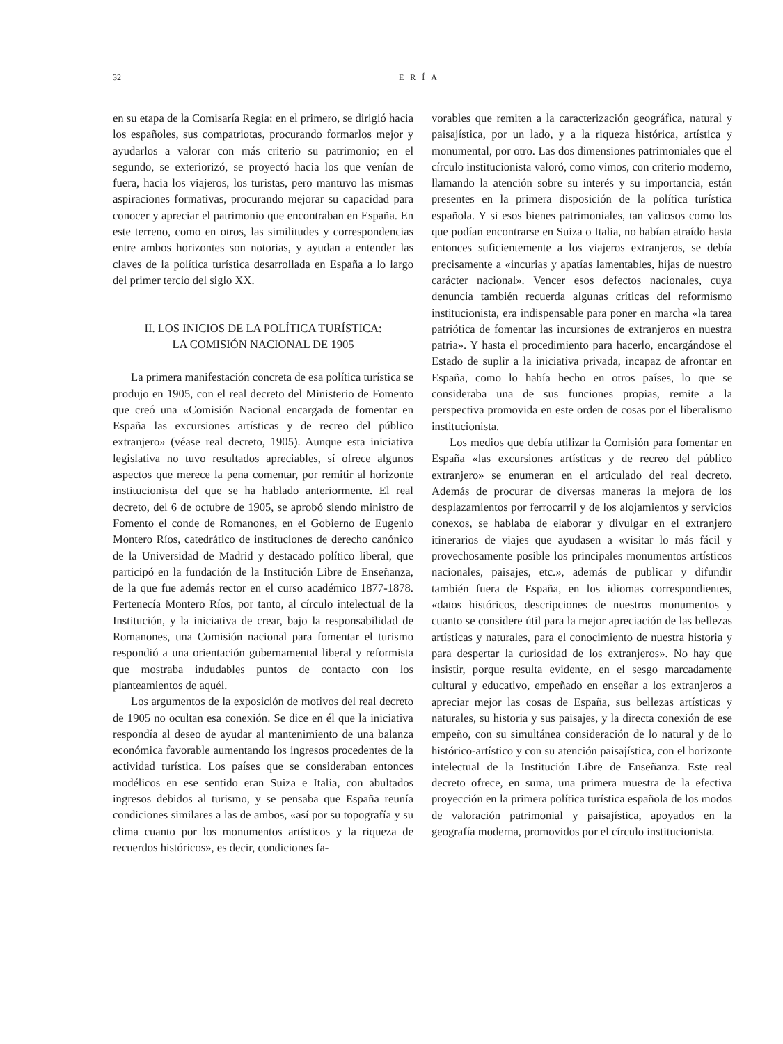32 ERÍA
en su etapa de la Comisaría Regia: en el primero, se dirigió hacia los españoles, sus compatriotas, procurando formarlos mejor y ayudarlos a valorar con más criterio su patrimonio; en el segundo, se exteriorizó, se proyectó hacia los que venían de fuera, hacia los viajeros, los turistas, pero mantuvo las mismas aspiraciones formativas, procurando mejorar su capacidad para conocer y apreciar el patrimonio que encontraban en España. En este terreno, como en otros, las similitudes y correspondencias entre ambos horizontes son notorias, y ayudan a entender las claves de la política turística desarrollada en España a lo largo del primer tercio del siglo XX.
II. LOS INICIOS DE LA POLÍTICA TURÍSTICA:
LA COMISIÓN NACIONAL DE 1905
La primera manifestación concreta de esa política turística se produjo en 1905, con el real decreto del Ministerio de Fomento que creó una «Comisión Nacional encargada de fomentar en España las excursiones artísticas y de recreo del público extranjero» (véase real decreto, 1905). Aunque esta iniciativa legislativa no tuvo resultados apreciables, sí ofrece algunos aspectos que merece la pena comentar, por remitir al horizonte institucionista del que se ha hablado anteriormente. El real decreto, del 6 de octubre de 1905, se aprobó siendo ministro de Fomento el conde de Romanones, en el Gobierno de Eugenio Montero Ríos, catedrático de instituciones de derecho canónico de la Universidad de Madrid y destacado político liberal, que participó en la fundación de la Institución Libre de Enseñanza, de la que fue además rector en el curso académico 1877-1878. Pertenecía Montero Ríos, por tanto, al círculo intelectual de la Institución, y la iniciativa de crear, bajo la responsabilidad de Romanones, una Comisión nacional para fomentar el turismo respondió a una orientación gubernamental liberal y reformista que mostraba indudables puntos de contacto con los planteamientos de aquél.
Los argumentos de la exposición de motivos del real decreto de 1905 no ocultan esa conexión. Se dice en él que la iniciativa respondía al deseo de ayudar al mantenimiento de una balanza económica favorable aumentando los ingresos procedentes de la actividad turística. Los países que se consideraban entonces modélicos en ese sentido eran Suiza e Italia, con abultados ingresos debidos al turismo, y se pensaba que España reunía condiciones similares a las de ambos, «así por su topografía y su clima cuanto por los monumentos artísticos y la riqueza de recuerdos históricos», es decir, condiciones fa-
vorables que remiten a la caracterización geográfica, natural y paisajística, por un lado, y a la riqueza histórica, artística y monumental, por otro. Las dos dimensiones patrimoniales que el círculo institucionista valoró, como vimos, con criterio moderno, llamando la atención sobre su interés y su importancia, están presentes en la primera disposición de la política turística española. Y si esos bienes patrimoniales, tan valiosos como los que podían encontrarse en Suiza o Italia, no habían atraído hasta entonces suficientemente a los viajeros extranjeros, se debía precisamente a «incurias y apatías lamentables, hijas de nuestro carácter nacional». Vencer esos defectos nacionales, cuya denuncia también recuerda algunas críticas del reformismo institucionista, era indispensable para poner en marcha «la tarea patriótica de fomentar las incursiones de extranjeros en nuestra patria». Y hasta el procedimiento para hacerlo, encargándose el Estado de suplir a la iniciativa privada, incapaz de afrontar en España, como lo había hecho en otros países, lo que se consideraba una de sus funciones propias, remite a la perspectiva promovida en este orden de cosas por el liberalismo institucionista.
Los medios que debía utilizar la Comisión para fomentar en España «las excursiones artísticas y de recreo del público extranjero» se enumeran en el articulado del real decreto. Además de procurar de diversas maneras la mejora de los desplazamientos por ferrocarril y de los alojamientos y servicios conexos, se hablaba de elaborar y divulgar en el extranjero itinerarios de viajes que ayudasen a «visitar lo más fácil y provechosamente posible los principales monumentos artísticos nacionales, paisajes, etc.», además de publicar y difundir también fuera de España, en los idiomas correspondientes, «datos históricos, descripciones de nuestros monumentos y cuanto se considere útil para la mejor apreciación de las bellezas artísticas y naturales, para el conocimiento de nuestra historia y para despertar la curiosidad de los extranjeros». No hay que insistir, porque resulta evidente, en el sesgo marcadamente cultural y educativo, empeñado en enseñar a los extranjeros a apreciar mejor las cosas de España, sus bellezas artísticas y naturales, su historia y sus paisajes, y la directa conexión de ese empeño, con su simultánea consideración de lo natural y de lo histórico-artístico y con su atención paisajística, con el horizonte intelectual de la Institución Libre de Enseñanza. Este real decreto ofrece, en suma, una primera muestra de la efectiva proyección en la primera política turística española de los modos de valoración patrimonial y paisajística, apoyados en la geografía moderna, promovidos por el círculo institucionista.